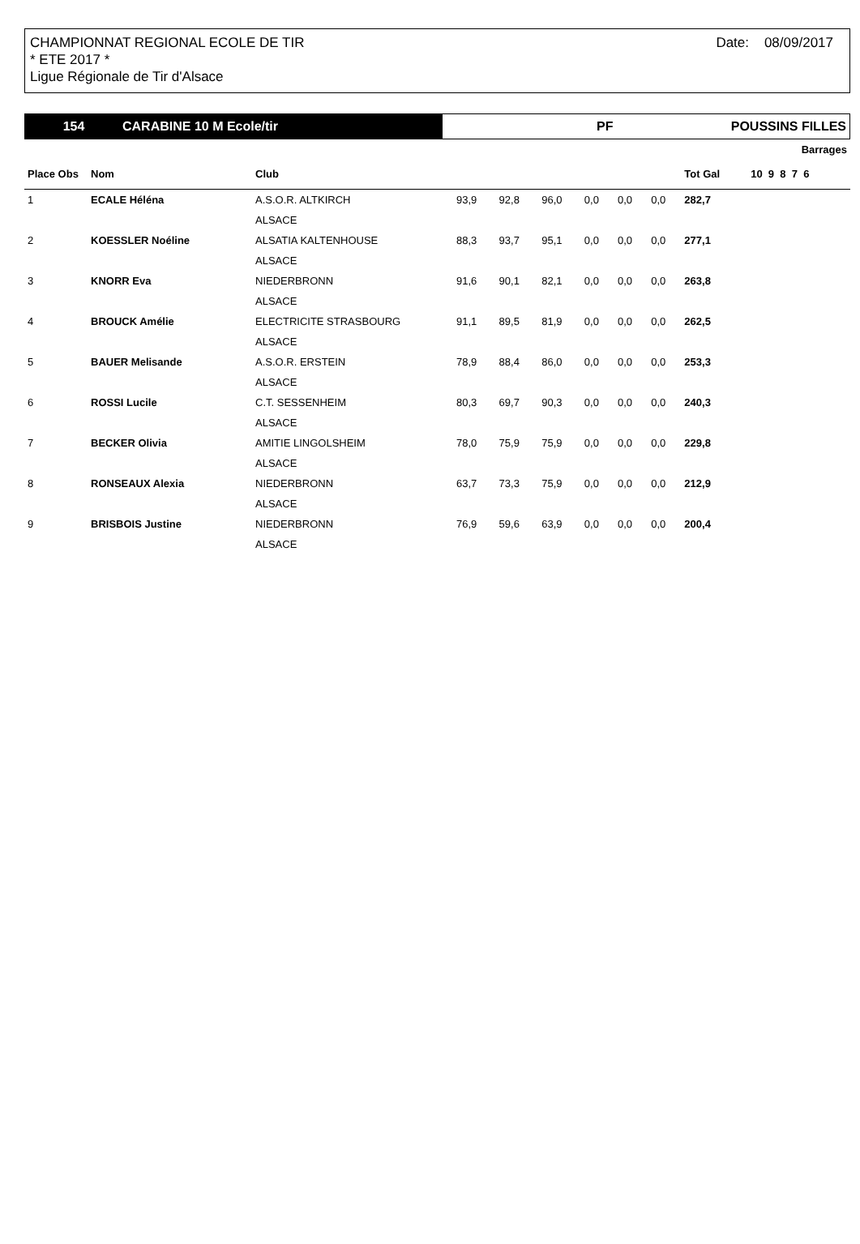CHAMPIONNAT REGIONAL ECOLE DE TIR
* ETE 2017 *
Ligue Régionale de Tir d'Alsace
Date: 08/09/2017
154 CARABINE 10 M Ecole/tir PF POUSSINS FILLES
| | | | | | | | | | | Barrages |
| --- | --- | --- | --- | --- | --- | --- | --- | --- | --- | --- |
| Place Obs | Nom | Club | | | | | | | Tot Gal | 10 9 8 7 6 |
| 1 | ECALE Héléna | A.S.O.R. ALTKIRCH | 93,9 | 92,8 | 96,0 | 0,0 | 0,0 | 0,0 | 282,7 | |
| | | ALSACE | | | | | | | | |
| 2 | KOESSLER Noéline | ALSATIA KALTENHOUSE | 88,3 | 93,7 | 95,1 | 0,0 | 0,0 | 0,0 | 277,1 | |
| | | ALSACE | | | | | | | | |
| 3 | KNORR Eva | NIEDERBRONN | 91,6 | 90,1 | 82,1 | 0,0 | 0,0 | 0,0 | 263,8 | |
| | | ALSACE | | | | | | | | |
| 4 | BROUCK Amélie | ELECTRICITE STRASBOURG | 91,1 | 89,5 | 81,9 | 0,0 | 0,0 | 0,0 | 262,5 | |
| | | ALSACE | | | | | | | | |
| 5 | BAUER Melisande | A.S.O.R. ERSTEIN | 78,9 | 88,4 | 86,0 | 0,0 | 0,0 | 0,0 | 253,3 | |
| | | ALSACE | | | | | | | | |
| 6 | ROSSI Lucile | C.T. SESSENHEIM | 80,3 | 69,7 | 90,3 | 0,0 | 0,0 | 0,0 | 240,3 | |
| | | ALSACE | | | | | | | | |
| 7 | BECKER Olivia | AMITIE LINGOLSHEIM | 78,0 | 75,9 | 75,9 | 0,0 | 0,0 | 0,0 | 229,8 | |
| | | ALSACE | | | | | | | | |
| 8 | RONSEAUX Alexia | NIEDERBRONN | 63,7 | 73,3 | 75,9 | 0,0 | 0,0 | 0,0 | 212,9 | |
| | | ALSACE | | | | | | | | |
| 9 | BRISBOIS Justine | NIEDERBRONN | 76,9 | 59,6 | 63,9 | 0,0 | 0,0 | 0,0 | 200,4 | |
| | | ALSACE | | | | | | | | |